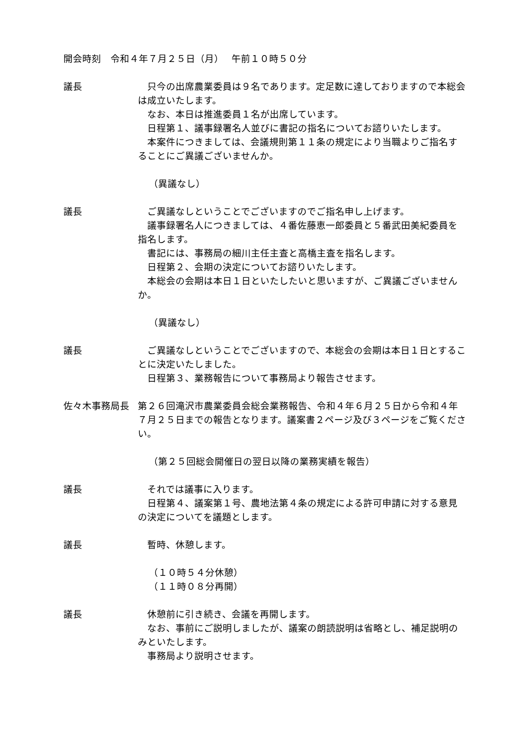開会時刻　令和４年７月２５日（月）　 午前１０時５０分
議長 只今の出席農業委員は９名であります。定足数に達しておりますので本総会は成立いたします。
なお、本日は推進委員１名が出席しています。
日程第１、議事録署名人並びに書記の指名についてお諮りいたします。
本案件につきましては、会議規則第１１条の規定により当職よりご指名することにご異議ございませんか。
（異議なし）
議長 ご異議なしということでございますのでご指名申し上げます。
議事録署名人につきましては、４番佐藤恵一郎委員と５番武田美紀委員を指名します。
書記には、事務局の細川主任主査と高橋主査を指名します。
日程第２、会期の決定についてお諮りいたします。
本総会の会期は本日１日といたしたいと思いますが、ご異議ございませんか。
（異議なし）
議長 ご異議なしということでございますので、本総会の会期は本日１日とすることに決定いたしました。
日程第３、業務報告について事務局より報告させます。
佐々木事務局長 第２６回滝沢市農業委員会総会業務報告、令和４年６月２５日から令和４年７月２５日までの報告となります。議案書２ページ及び３ページをご覧ください。
（第２５回総会開催日の翌日以降の業務実績を報告）
議長 それでは議事に入ります。
日程第４、議案第１号、農地法第４条の規定による許可申請に対する意見の決定についてを議題とします。
議長 暫時、休憩します。
（１０時５４分休憩）
（１１時０８分再開）
議長 休憩前に引き続き、会議を再開します。
なお、事前にご説明しましたが、議案の朗読説明は省略とし、補足説明のみといたします。
事務局より説明させます。